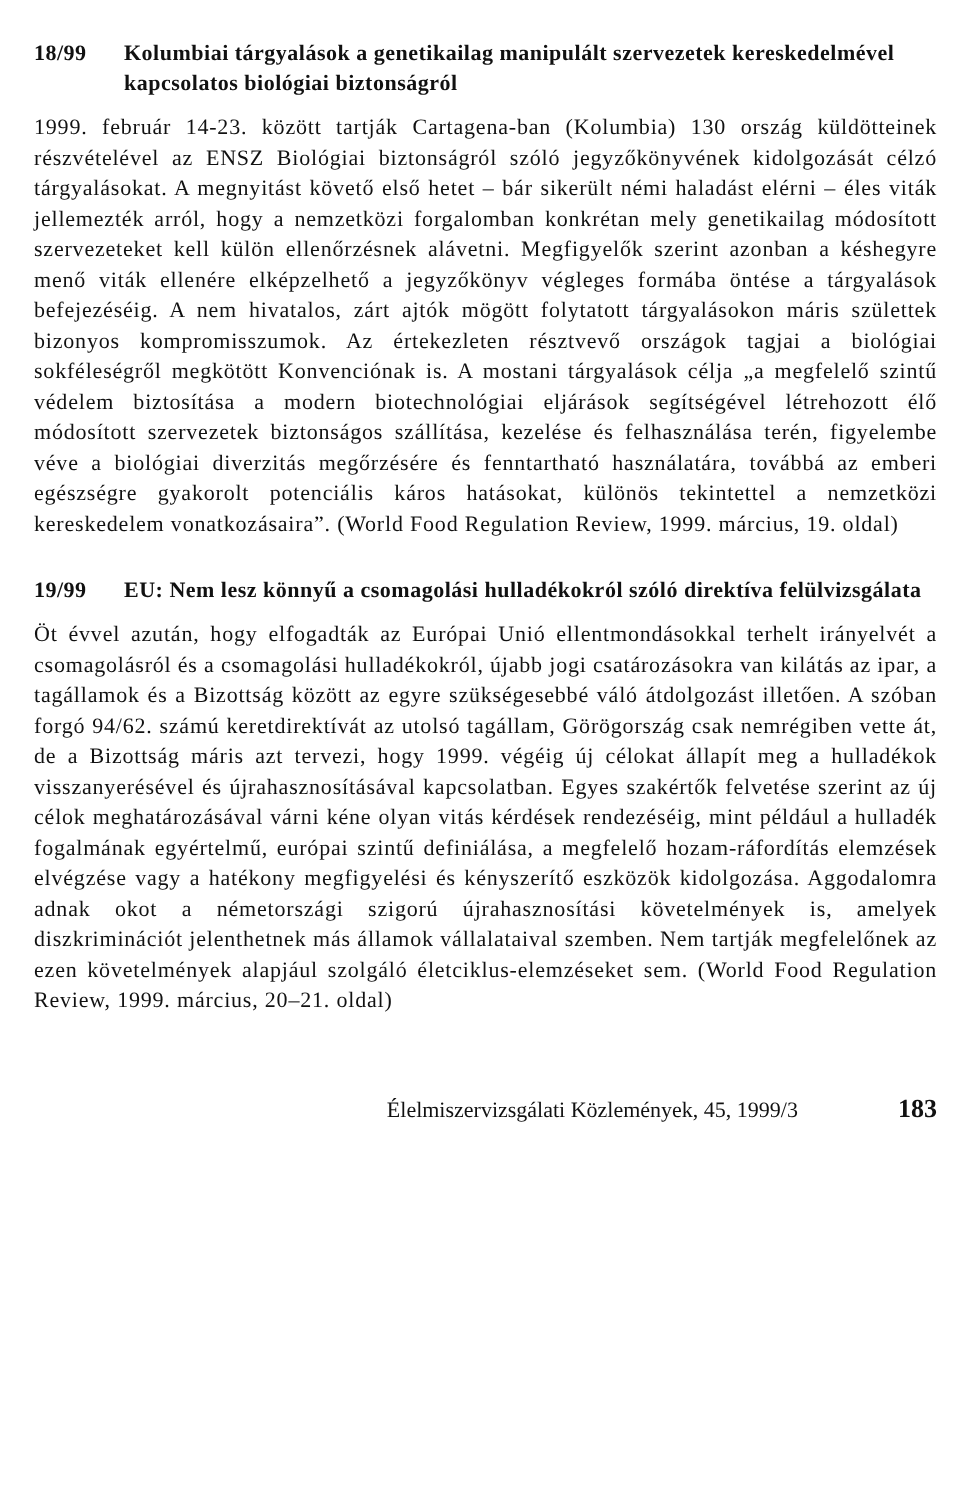18/99 Kolumbiai tárgyalások a genetikailag manipulált szervezetek kereskedelmével kapcsolatos biológiai biztonságról
1999. február 14-23. között tartják Cartagena-ban (Kolumbia) 130 ország küldötteinek részvételével az ENSZ Biológiai biztonságról szóló jegyzőkönyvének kidolgozását célzó tárgyalásokat. A megnyitást követő első hetet – bár sikerült némi haladást elérni – éles viták jellemezték arról, hogy a nemzetközi forgalomban konkrétan mely genetikailag módosított szervezeteket kell külön ellenőrzésnek alávetni. Megfigyelők szerint azonban a késhegyre menő viták ellenére elképzelhető a jegyzőkönyv végleges formába öntése a tárgyalások befejezéséig. A nem hivatalos, zárt ajtók mögött folytatott tárgyalásokon máris születtek bizonyos kompromisszumok. Az értekezleten résztvevő országok tagjai a biológiai sokféleségről megkötött Konvenciónak is. A mostani tárgyalások célja „a megfelelő szintű védelem biztosítása a modern biotechnológiai eljárások segítségével létrehozott élő módosított szervezetek biztonságos szállítása, kezelése és felhasználása terén, figyelembe véve a biológiai diverzitás megőrzésére és fenntartható használatára, továbbá az emberi egészségre gyakorolt potenciális káros hatásokat, különös tekintettel a nemzetközi kereskedelem vonatkozásaira”. (World Food Regulation Review, 1999. március, 19. oldal)
19/99 EU: Nem lesz könnyű a csomagolási hulladékokról szóló direktíva felülvizsgálata
Öt évvel azután, hogy elfogadták az Európai Unió ellentmondásokkal terhelt irányelvét a csomagolásról és a csomagolási hulladékokról, újabb jogi csatározásokra van kilátás az ipar, a tagállamok és a Bizottság között az egyre szükségesebbé váló átdolgozást illetően. A szóban forgó 94/62. számú keretdirektívát az utolsó tagállam, Görögország csak nemrégiben vette át, de a Bizottság máris azt tervezi, hogy 1999. végéig új célokat állapít meg a hulladékok visszanyerésével és újrahasznosításával kapcsolatban. Egyes szakértők felvetése szerint az új célok meghatározásával várni kéne olyan vitás kérdések rendezéséig, mint például a hulladék fogalmának egyértelmű, európai szintű definiálása, a megfelelő hozam-ráfordítás elemzések elvégzése vagy a hatékony megfigyelési és kényszerítő eszközök kidolgozása. Aggodalomra adnak okot a németországi szigorú újrahasznosítási követelmények is, amelyek diszkriminációt jelenthetnek más államok vállalataival szemben. Nem tartják megfelelőnek az ezen követelmények alapjául szolgáló életciklus-elemzéseket sem. (World Food Regulation Review, 1999. március, 20–21. oldal)
Élelmiszervizsgálati Közlemények, 45, 1999/3 183